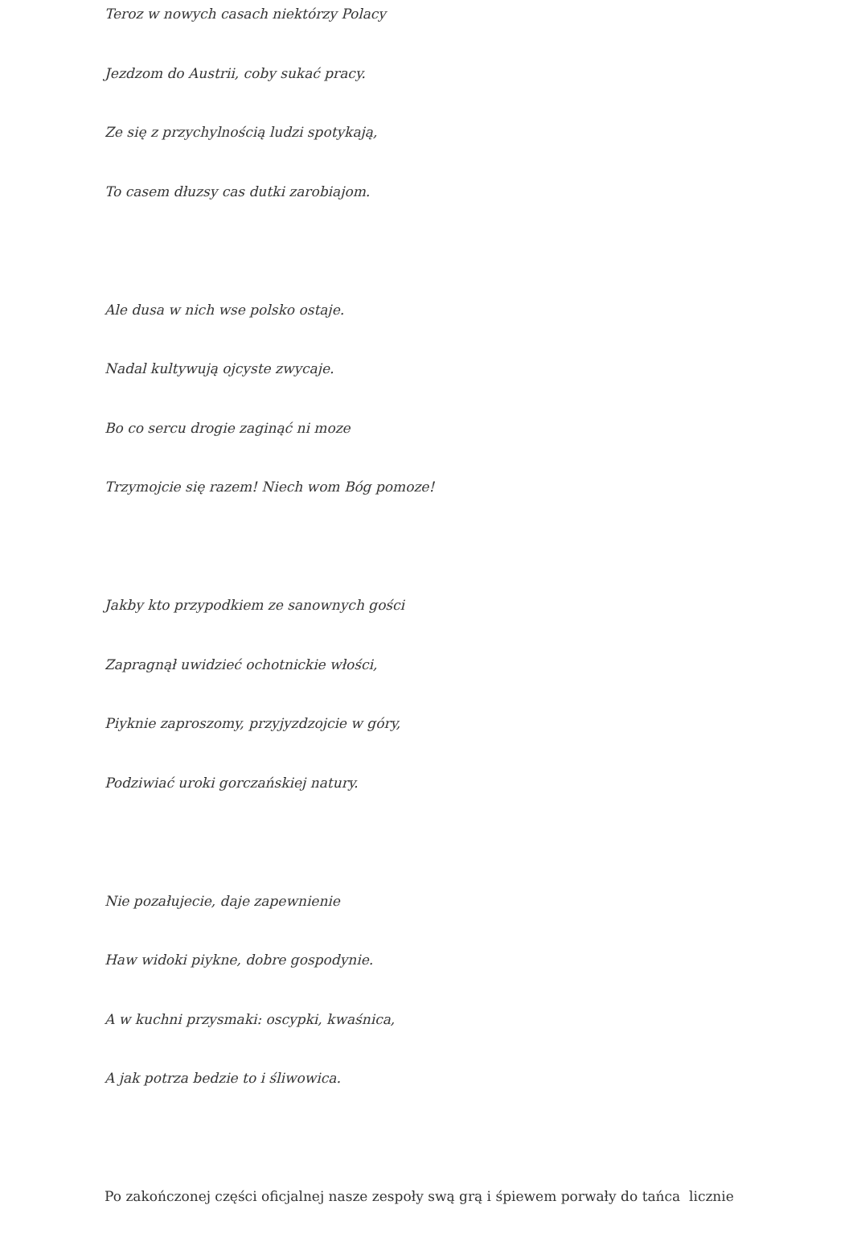Teroz w nowych casach niektórzy Polacy
Jezdzom do Austrii, coby sukać pracy.
Ze się z przychylnością ludzi spotykają,
To casem dłuzsy cas dutki zarobiajom.
Ale dusa w nich wse polsko ostaje.
Nadal kultywują ojcyste zwycaje.
Bo co sercu drogie zaginąć ni moze
Trzymojcie się razem! Niech wom Bóg pomoze!
Jakby kto przypodkiem ze sanownych gości
Zapragnął uwidzieć ochotnickie włości,
Piyknie zaproszomy, przyjyzdzojcie w góry,
Podziwiać uroki gorczańskiej natury.
Nie pozałujecie, daje zapewnienie
Haw widoki piykne, dobre gospodynie.
A w kuchni przysmaki: oscypki, kwaśnica,
A jak potrza bedzie to i śliwowica.
Po zakończonej części oficjalnej nasze zespoły swą grą i śpiewem porwały do tańca licznie